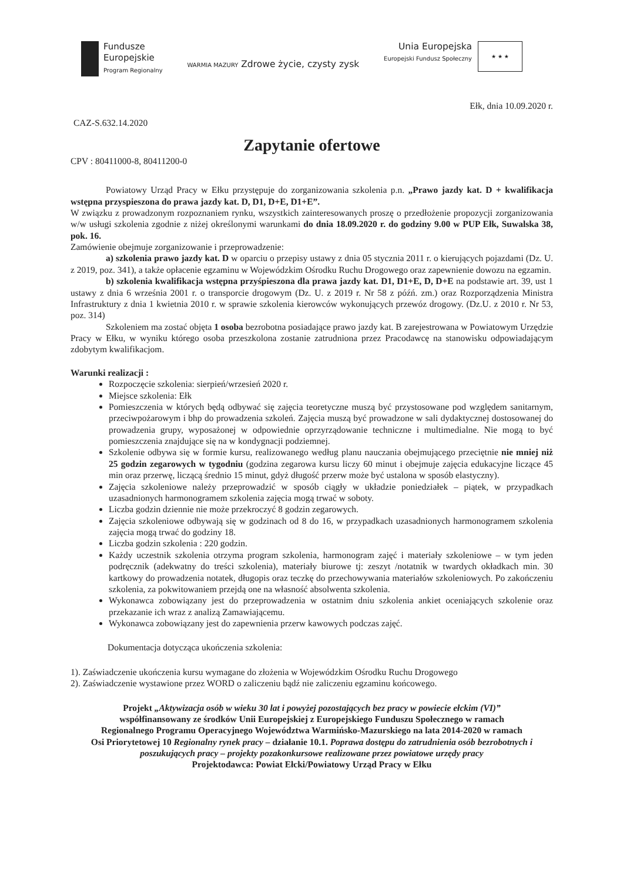Fundusze
Europejskie
Program Regionalny
WARMIA MAZURY Zdrowe życie, czysty zysk
Unia Europejska
Europejski Fundusz Społeczny
★ ★ ★
Ełk, dnia 10.09.2020 r.
CAZ-S.632.14.2020
Zapytanie ofertowe
CPV : 80411000-8, 80411200-0
Powiatowy Urząd Pracy w Ełku przystępuje do zorganizowania szkolenia p.n. „Prawo jazdy kat. D + kwalifikacja wstępna przyspieszona do prawa jazdy kat. D, D1, D+E, D1+E”.
W związku z prowadzonym rozpoznaniem rynku, wszystkich zainteresowanych proszę o przedłożenie propozycji zorganizowania w/w usługi szkolenia zgodnie z niżej określonymi warunkami do dnia 18.09.2020 r. do godziny 9.00 w PUP Ełk, Suwalska 38, pok. 16.
Zamówienie obejmuje zorganizowanie i przeprowadzenie:
a) szkolenia prawo jazdy kat. D w oparciu o przepisy ustawy z dnia 05 stycznia 2011 r. o kierujących pojazdami (Dz. U. z 2019, poz. 341), a także opłacenie egzaminu w Wojewódzkim Ośrodku Ruchu Drogowego oraz zapewnienie dowozu na egzamin.
b) szkolenia kwalifikacja wstępna przyśpieszona dla prawa jazdy kat. D1, D1+E, D, D+E na podstawie art. 39, ust 1 ustawy z dnia 6 września 2001 r. o transporcie drogowym (Dz. U. z 2019 r. Nr 58 z późń. zm.) oraz Rozporządzenia Ministra Infrastruktury z dnia 1 kwietnia 2010 r. w sprawie szkolenia kierowców wykonujących przewóz drogowy. (Dz.U. z 2010 r. Nr 53, poz. 314)
Szkoleniem ma zostać objęta 1 osoba bezrobotna posiadające prawo jazdy kat. B zarejestrowana w Powiatowym Urzędzie Pracy w Ełku, w wyniku którego osoba przeszkolona zostanie zatrudniona przez Pracodawcę na stanowisku odpowiadającym zdobytym kwalifikacjom.
Warunki realizacji :
Rozpoczęcie szkolenia: sierpień/wrzesień 2020 r.
Miejsce szkolenia: Ełk
Pomieszczenia w których będą odbywać się zajęcia teoretyczne muszą być przystosowane pod względem sanitarnym, przeciwpożarowym i bhp do prowadzenia szkoleń. Zajęcia muszą być prowadzone w sali dydaktycznej dostosowanej do prowadzenia grupy, wyposażonej w odpowiednie oprzyrządowanie techniczne i multimedialne. Nie mogą to być pomieszczenia znajdujące się na w kondygnacji podziemnej.
Szkolenie odbywa się w formie kursu, realizowanego według planu nauczania obejmującego przeciętnie nie mniej niż 25 godzin zegarowych w tygodniu (godzina zegarowa kursu liczy 60 minut i obejmuje zajęcia edukacyjne liczące 45 min oraz przerwę, liczącą średnio 15 minut, gdyż długość przerw może być ustalona w sposób elastyczny).
Zajęcia szkoleniowe należy przeprowadzić w sposób ciągły w układzie poniedziałek – piątek, w przypadkach uzasadnionych harmonogramem szkolenia zajęcia mogą trwać w soboty.
Liczba godzin dziennie nie może przekroczyć 8 godzin zegarowych.
Zajęcia szkoleniowe odbywają się w godzinach od 8 do 16, w przypadkach uzasadnionych harmonogramem szkolenia zajęcia mogą trwać do godziny 18.
Liczba godzin szkolenia : 220 godzin.
Każdy uczestnik szkolenia otrzyma program szkolenia, harmonogram zajęć i materiały szkoleniowe – w tym jeden podręcznik (adekwatny do treści szkolenia), materiały biurowe tj: zeszyt /notatnik w twardych okładkach min. 30 kartkowy do prowadzenia notatek, długopis oraz teczkę do przechowywania materiałów szkoleniowych. Po zakończeniu szkolenia, za pokwitowaniem przejdą one na własność absolwenta szkolenia.
Wykonawca zobowiązany jest do przeprowadzenia w ostatnim dniu szkolenia ankiet oceniających szkolenie oraz przekazanie ich wraz z analizą Zamawiającemu.
Wykonawca zobowiązany jest do zapewnienia przerw kawowych podczas zajęć.
Dokumentacja dotycząca ukończenia szkolenia:
1). Zaświadczenie ukończenia kursu wymagane do złożenia w Wojewódzkim Ośrodku Ruchu Drogowego
2). Zaświadczenie wystawione przez WORD o zaliczeniu bądź nie zaliczeniu egzaminu końcowego.
Projekt „Aktywizacja osób w wieku 30 lat i powyżej pozostających bez pracy w powiecie ełckim (VI)”
współfinansowany ze środków Unii Europejskiej z Europejskiego Funduszu Społecznego w ramach
Regionalnego Programu Operacyjnego Województwa Warmińsko-Mazurskiego na lata 2014-2020 w ramach
Osi Priorytetowej 10 Regionalny rynek pracy – działanie 10.1. Poprawa dostępu do zatrudnienia osób bezrobotnych i poszukujących pracy – projekty pozakonkursowe realizowane przez powiatowe urzędy pracy
Projektodawca: Powiat Ełcki/Powiatowy Urząd Pracy w Ełku